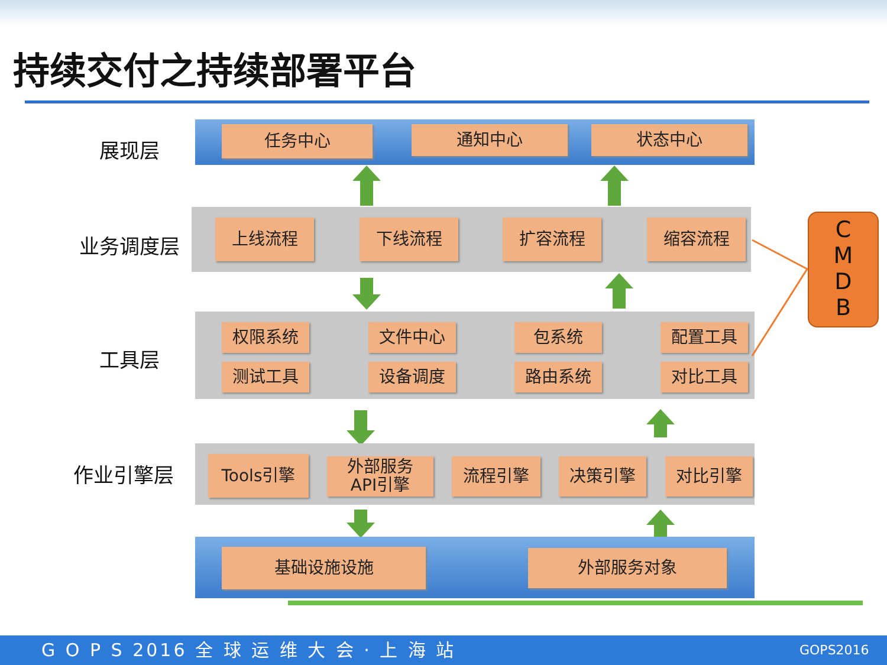持续交付之持续部署平台
展现层
任务中心 通知中心 状态中心
业务调度层
上线流程 下线流程 扩容流程 缩容流程
工具层
权限系统 文件中心 包系统 配置工具
测试工具 设备调度 路由系统 对比工具
作业引擎层 Tools引擎
外部服务
API引擎
流程引擎 决策引擎 对比引擎
基础设施设施 外部服务对象
C
M
D
B
G O P S 2016 全 球 运 维 大 会 · 上 海 站 GOPS2016